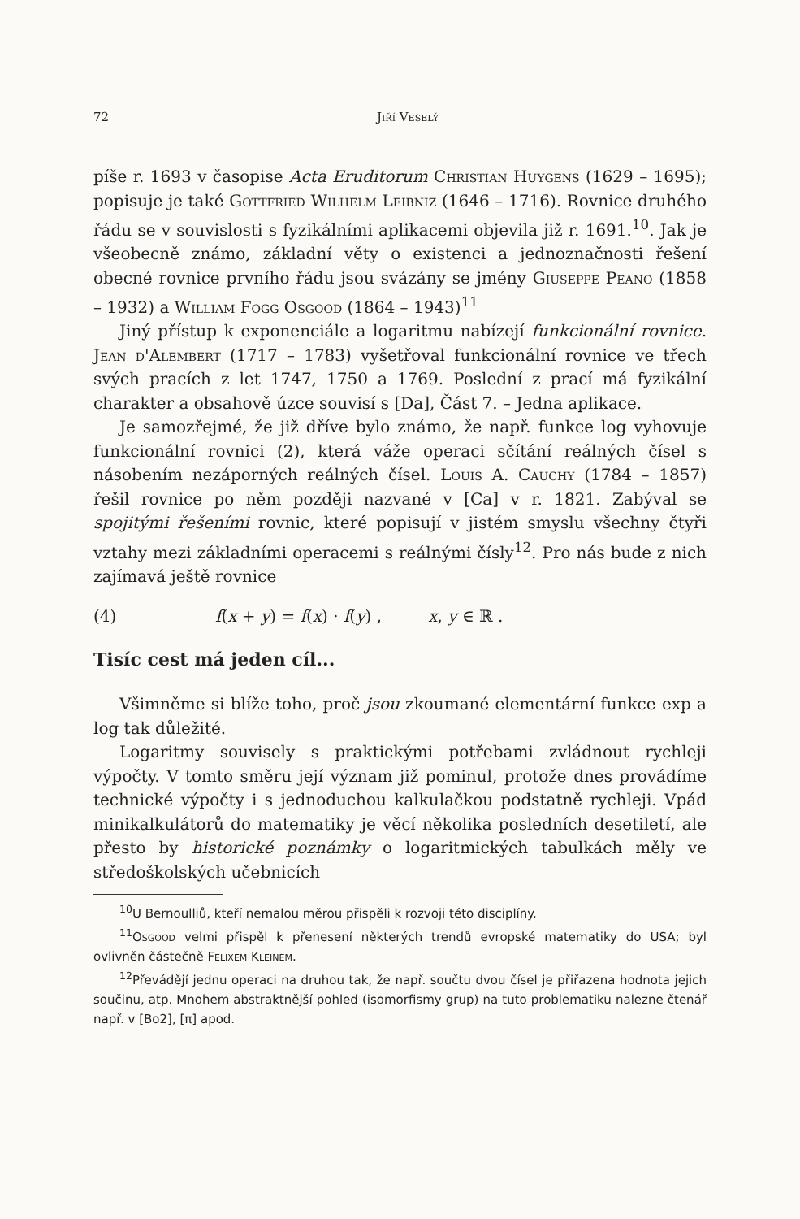72 Jiří Veselý
píše r. 1693 v časopise Acta Eruditorum Christian Huygens (1629 – 1695); popisuje je také Gottfried Wilhelm Leibniz (1646 – 1716). Rovnice druhého řádu se v souvislosti s fyzikálními aplikacemi objevila již r. 1691.<sup>10</sup>. Jak je všeobecně známo, základní věty o existenci a jednoznačnosti řešení obecné rovnice prvního řádu jsou svázány se jmény Giuseppe Peano (1858 – 1932) a William Fogg Osgood (1864 – 1943)<sup>11</sup>
Jiný přístup k exponenciále a logaritmu nabízejí funkcionální rovnice. Jean d'Alembert (1717 – 1783) vyšetřoval funkcionální rovnice ve třech svých pracích z let 1747, 1750 a 1769. Poslední z prací má fyzikální charakter a obsahově úzce souvisí s [Da], Část 7. – Jedna aplikace.
Je samozřejmé, že již dříve bylo známo, že např. funkce log vyhovuje funkcionální rovnici (2), která váže operaci sčítání reálných čísel s násobením nezáporných reálných čísel. Louis A. Cauchy (1784 – 1857) řešil rovnice po něm později nazvané v [Ca] v r. 1821. Zabýval se spojitými řešeními rovnic, které popisují v jistém smyslu všechny čtyři vztahy mezi základními operacemi s reálnými čísly<sup>12</sup>. Pro nás bude z nich zajímavá ještě rovnice
(4) f(x + y) = f(x) · f(y) , x, y ∈ ℝ .
Tisíc cest má jeden cíl...
Všimněme si blíže toho, proč jsou zkoumané elementární funkce exp a log tak důležité.
Logaritmy souvisely s praktickými potřebami zvládnout rychleji výpočty. V tomto směru její význam již pominul, protože dnes provádíme technické výpočty i s jednoduchou kalkulačkou podstatně rychleji. Vpád minikalkulátorů do matematiky je věcí několika posledních desetiletí, ale přesto by historické poznámky o logaritmických tabulkách měly ve středoškolských učebnicích
<sup>10</sup> U Bernoulliů, kteří nemalou měrou přispěli k rozvoji této disciplíny.
<sup>11</sup> Osgood velmi přispěl k přenesení některých trendů evropské matematiky do USA; byl ovlivněn částečně Felixem Kleinem.
<sup>12</sup> Převádějí jednu operaci na druhou tak, že např. součtu dvou čísel je přiřazena hodnota jejich součinu, atp. Mnohem abstraktnější pohled (isomorfismy grup) na tuto problematiku nalezne čtenář např. v [Bo2], [π] apod.